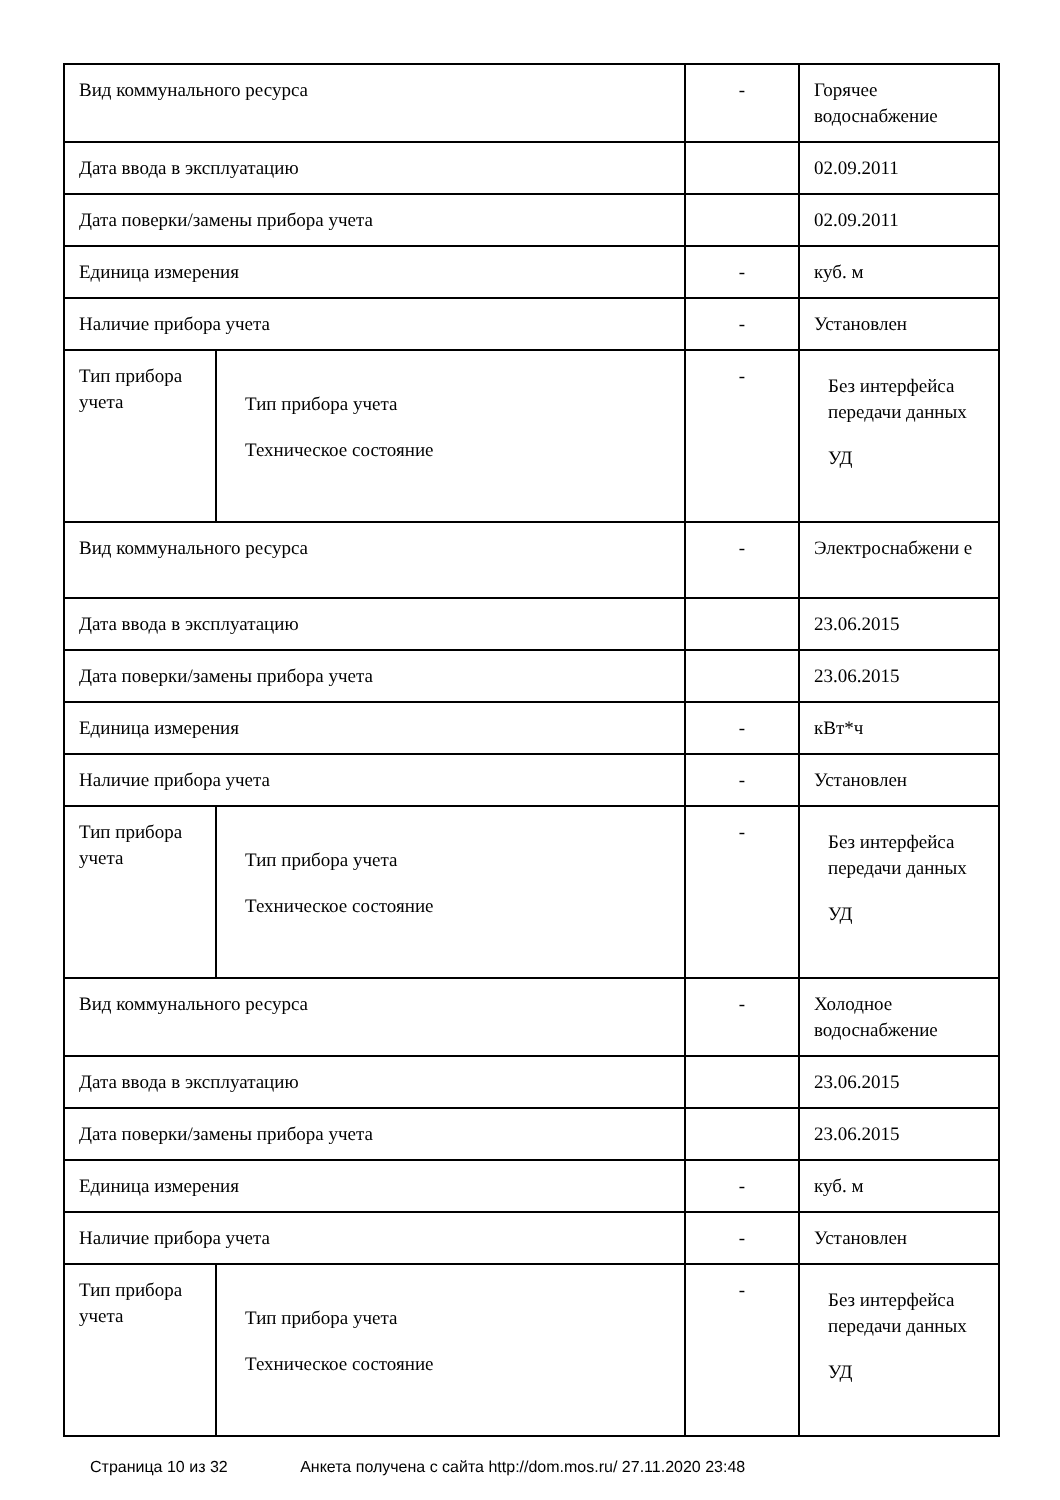| Вид коммунального ресурса | | - | Горячее водоснабжение |
| Дата ввода в эксплуатацию | | | 02.09.2011 |
| Дата поверки/замены прибора учета | | | 02.09.2011 |
| Единица измерения | | - | куб. м |
| Наличие прибора учета | | - | Установлен |
| Тип прибора учета | Тип прибора учета Техническое состояние | - | Без интерфейса передачи данных УД |
| Вид коммунального ресурса | | - | Электроснабжени е |
| Дата ввода в эксплуатацию | | | 23.06.2015 |
| Дата поверки/замены прибора учета | | | 23.06.2015 |
| Единица измерения | | - | кВт*ч |
| Наличие прибора учета | | - | Установлен |
| Тип прибора учета | Тип прибора учета Техническое состояние | - | Без интерфейса передачи данных УД |
| Вид коммунального ресурса | | - | Холодное водоснабжение |
| Дата ввода в эксплуатацию | | | 23.06.2015 |
| Дата поверки/замены прибора учета | | | 23.06.2015 |
| Единица измерения | | - | куб. м |
| Наличие прибора учета | | - | Установлен |
| Тип прибора учета | Тип прибора учета Техническое состояние | - | Без интерфейса передачи данных УД |
Страница 10 из 32 Анкета получена с сайта http://dom.mos.ru/ 27.11.2020 23:48